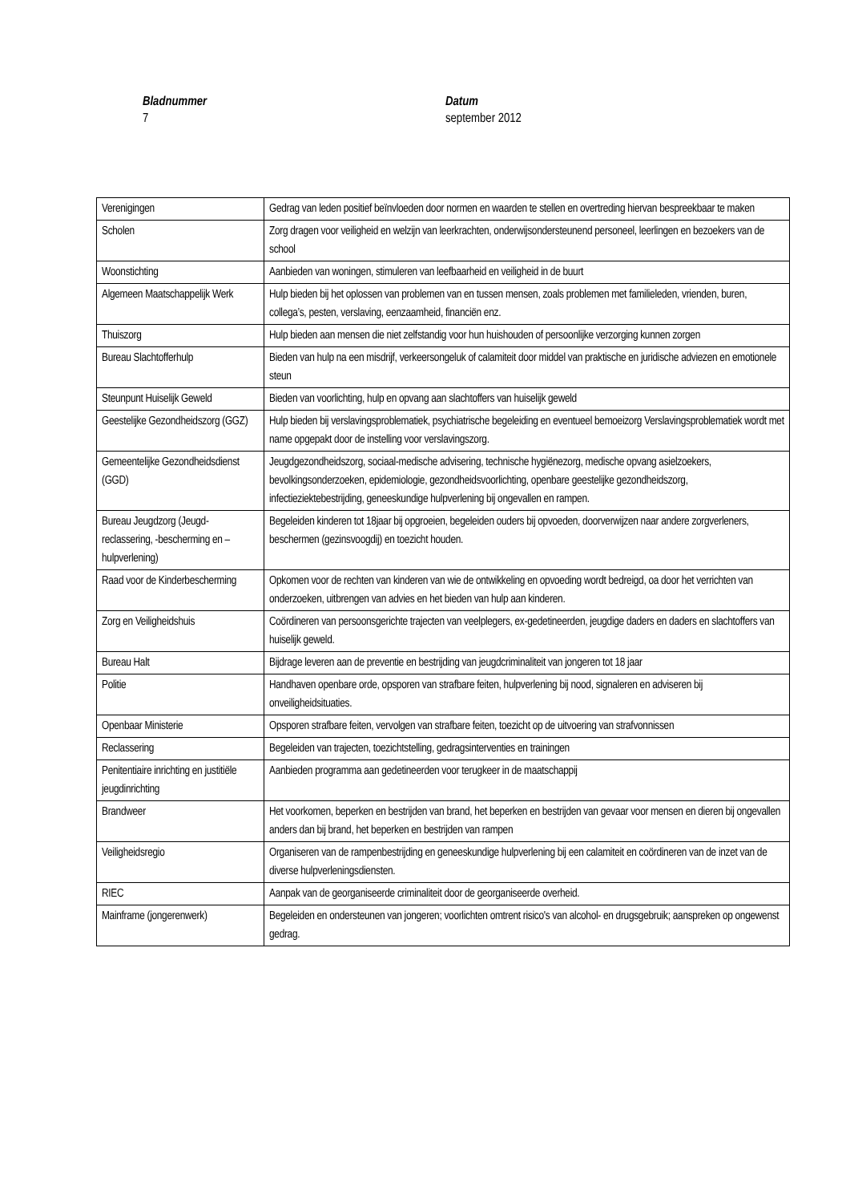Bladnummer
7
Datum
september 2012
| Verenigingen | Gedrag van leden positief beïnvloeden door normen en waarden te stellen en overtreding hiervan bespreekbaar te maken |
| Scholen | Zorg dragen voor veiligheid en welzijn van leerkrachten, onderwijsondersteunend personeel, leerlingen en bezoekers van de school |
| Woonstichting | Aanbieden van woningen, stimuleren van leefbaarheid en veiligheid in de buurt |
| Algemeen Maatschappelijk Werk | Hulp bieden bij het oplossen van problemen van en tussen mensen, zoals problemen met familieleden, vrienden, buren, collega’s, pesten, verslaving, eenzaamheid, financiën enz. |
| Thuiszorg | Hulp bieden aan mensen die niet zelfstandig voor hun huishouden of persoonlijke verzorging kunnen zorgen |
| Bureau Slachtofferhulp | Bieden van hulp na een misdrijf, verkeersongeluk of calamiteit door middel van praktische en juridische adviezen en emotionele steun |
| Steunpunt Huiselijk Geweld | Bieden van voorlichting, hulp en opvang aan slachtoffers van huiselijk geweld |
| Geestelijke Gezondheidszorg (GGZ) | Hulp bieden bij verslavingsproblematiek, psychiatrische begeleiding en eventueel bemoeizorg Verslavingsproblematiek wordt met name opgepakt door de instelling voor verslavingszorg. |
| Gemeentelijke Gezondheidsdienst (GGD) | Jeugdgezondheidszorg, sociaal-medische advisering, technische hygiënezorg, medische opvang asielzoekers, bevolkingsonderzoeken, epidemiologie, gezondheidsvoorlichting, openbare geestelijke gezondheidszorg, infectieziektebestrijding, geneeskundige hulpverlening bij ongevallen en rampen. |
| Bureau Jeugdzorg (Jeugd-reclassering, -bescherming en –hulpverlening) | Begeleiden kinderen tot 18jaar bij opgroeien, begeleiden ouders bij opvoeden, doorverwijzen naar andere zorgverleners, beschermen (gezinsvoogdij) en toezicht houden. |
| Raad voor de Kinderbescherming | Opkomen voor de rechten van kinderen van wie de ontwikkeling en opvoeding wordt bedreigd, oa door het verrichten van onderzoeken, uitbrengen van advies en het bieden van hulp aan kinderen. |
| Zorg en Veiligheidshuis | Coördineren van persoonsgerichte trajecten van veelplegers, ex-gedetineerden, jeugdige daders en daders en slachtoffers van huiselijk geweld. |
| Bureau Halt | Bijdrage leveren aan de preventie en bestrijding van jeugdcriminaliteit van jongeren tot 18 jaar |
| Politie | Handhaven openbare orde, opsporen van strafbare feiten, hulpverlening bij nood, signaleren en adviseren bij onveiligheidsituaties. |
| Openbaar Ministerie | Opsporen strafbare feiten, vervolgen van strafbare feiten, toezicht op de uitvoering van strafvonnissen |
| Reclassering | Begeleiden van trajecten, toezichtstelling, gedragsinterventies en trainingen |
| Penitentiaire inrichting en justitiële jeugdinrichting | Aanbieden programma aan gedetineerden voor terugkeer in de maatschappij |
| Brandweer | Het voorkomen, beperken en bestrijden van brand, het beperken en bestrijden van gevaar voor mensen en dieren bij ongevallen anders dan bij brand, het beperken en bestrijden van rampen |
| Veiligheidsregio | Organiseren van de rampenbestrijding en geneeskundige hulpverlening bij een calamiteit en coördineren van de inzet van de diverse hulpverleningsdiensten. |
| RIEC | Aanpak van de georganiseerde criminaliteit door de georganiseerde overheid. |
| Mainframe (jongerenwerk) | Begeleiden en ondersteunen van jongeren; voorlichten omtrent risico's van alcohol- en drugsgebruik; aanspreken op ongewenst gedrag. |